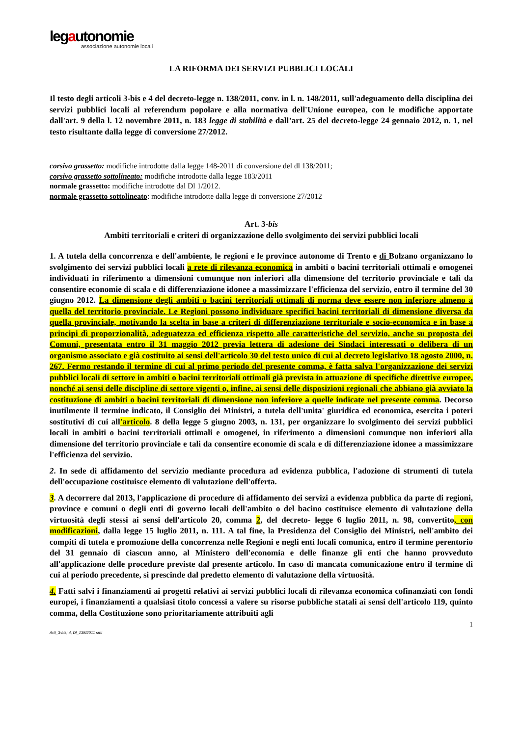legautonomie
associazione autonomie locali
LA RIFORMA DEI SERVIZI PUBBLICI LOCALI
Il testo degli articoli 3-bis e 4 del decreto-legge n. 138/2011, conv. in l. n. 148/2011, sull'adeguamento della disciplina dei servizi pubblici locali al referendum popolare e alla normativa dell'Unione europea, con le modifiche apportate dall'art. 9 della l. 12 novembre 2011, n. 183 legge di stabilità e dall’art. 25 del decreto-legge 24 gennaio 2012, n. 1, nel testo risultante dalla legge di conversione 27/2012.
corsivo grassetto: modifiche introdotte dalla legge 148-2011 di conversione del dl 138/2011;
corsivo grassetto sottolineato: modifiche introdotte dalla legge 183/2011
normale grassetto: modifiche introdotte dal Dl 1/2012.
normale grassetto sottolineato: modifiche introdotte dalla legge di conversione 27/2012
Art. 3-bis
Ambiti territoriali e criteri di organizzazione dello svolgimento dei servizi pubblici locali
1. A tutela della concorrenza e dell'ambiente, le regioni e le province autonome di Trento e di Bolzano organizzano lo svolgimento dei servizi pubblici locali a rete di rilevanza economica in ambiti o bacini territoriali ottimali e omogenei individuati in riferimento a dimensioni comunque non inferiori alla dimensione del territorio provinciale e tali da consentire economie di scala e di differenziazione idonee a massimizzare l'efficienza del servizio, entro il termine del 30 giugno 2012. La dimensione degli ambiti o bacini territoriali ottimali di norma deve essere non inferiore almeno a quella del territorio provinciale. Le Regioni possono individuare specifici bacini territoriali di dimensione diversa da quella provinciale, motivando la scelta in base a criteri di differenziazione territoriale e socio-economica e in base a principi dì proporzionalità, adeguatezza ed efficienza rispetto alle caratteristiche del servizio, anche su proposta dei Comuni, presentata entro il 31 maggio 2012 previa lettera di adesione dei Sindaci interessati o delibera di un organismo associato e già costituito ai sensi dell'articolo 30 del testo unico di cui al decreto legislativo 18 agosto 2000, n. 267. Fermo restando il termine di cui al primo periodo del presente comma, è fatta salva l'organizzazione dei servizi pubblici locali di settore in ambiti o bacini territoriali ottimali già prevista in attuazione di specifiche direttive europee, nonché ai sensi delle discipline di settore vigenti o, infine, ai sensi delle disposizioni regionali che abbiano già avviato la costituzione di ambiti o bacini territoriali di dimensione non inferiore a quelle indicate nel presente comma. Decorso inutilmente il termine indicato, il Consiglio dei Ministri, a tutela dell'unita' giuridica ed economica, esercita i poteri sostitutivi di cui all'articolo. 8 della legge 5 giugno 2003, n. 131, per organizzare lo svolgimento dei servizi pubblici locali in ambiti o bacini territoriali ottimali e omogenei, in riferimento a dimensioni comunque non inferiori alla dimensione del territorio provinciale e tali da consentire economie di scala e di differenziazione idonee a massimizzare l'efficienza del servizio.
2. In sede di affidamento del servizio mediante procedura ad evidenza pubblica, l'adozione di strumenti di tutela dell'occupazione costituisce elemento di valutazione dell'offerta.
3. A decorrere dal 2013, l'applicazione di procedure di affidamento dei servizi a evidenza pubblica da parte di regioni, province e comuni o degli enti di governo locali dell'ambito o del bacino costituisce elemento di valutazione della virtuosità degli stessi ai sensi dell'articolo 20, comma 2, del decreto- legge 6 luglio 2011, n. 98, convertito, con modificazioni, dalla legge 15 luglio 2011, n. 111. A tal fine, la Presidenza del Consiglio dei Ministri, nell'ambito dei compiti di tutela e promozione della concorrenza nelle Regioni e negli enti locali comunica, entro il termine perentorio del 31 gennaio di ciascun anno, al Ministero dell'economia e delle finanze gli enti che hanno provveduto all'applicazione delle procedure previste dal presente articolo. In caso di mancata comunicazione entro il termine di cui al periodo precedente, si prescinde dal predetto elemento di valutazione della virtuosità.
4. Fatti salvi i finanziamenti ai progetti relativi ai servizi pubblici locali di rilevanza economica cofinanziati con fondi europei, i finanziamenti a qualsiasi titolo concessi a valere su risorse pubbliche statali ai sensi dell'articolo 119, quinto comma, della Costituzione sono prioritariamente attribuiti agli
1
Artt_3-bis; 4, Dl_138/2011 smi